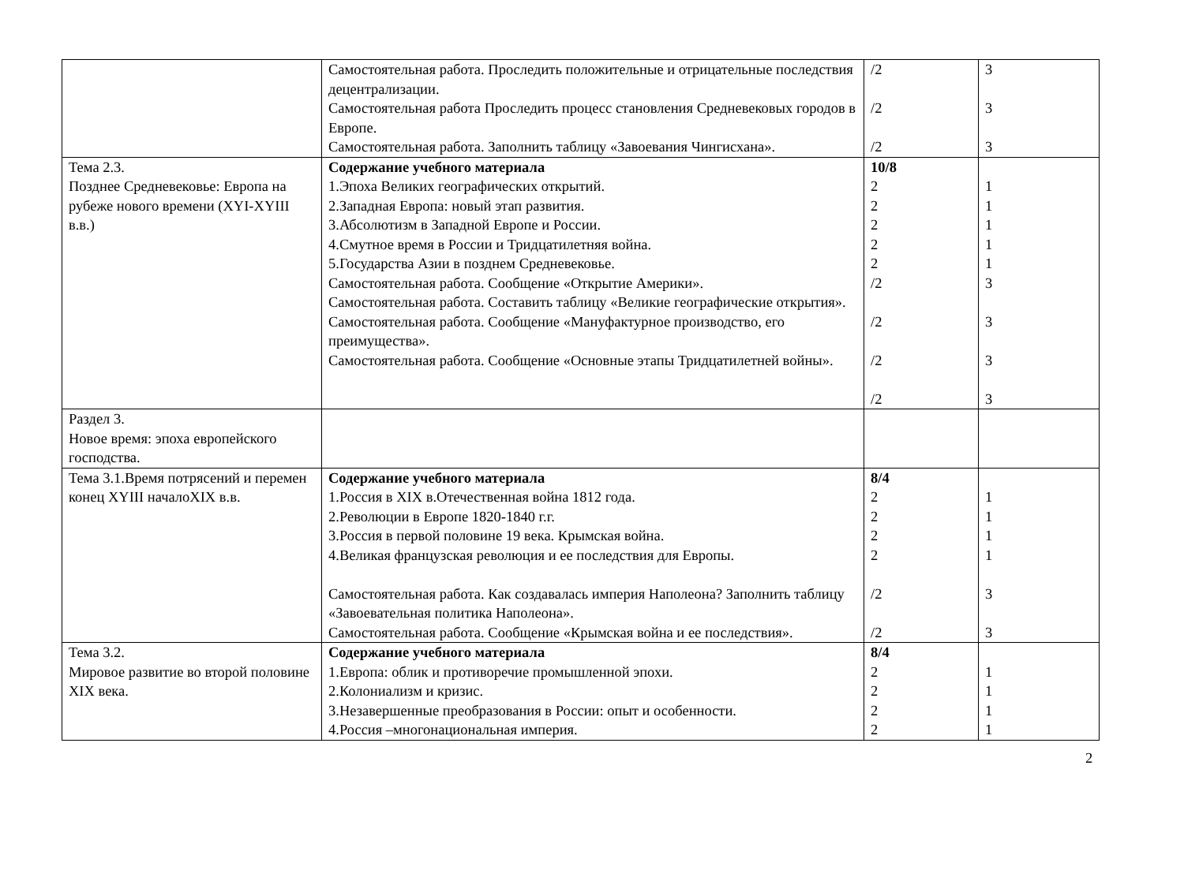| | Самостоятельная работа. Проследить положительные и отрицательные последствия децентрализации. Самостоятельная работа Проследить процесс становления Средневековых городов в Европе. Самостоятельная работа. Заполнить таблицу «Завоевания Чингисхана». | /2 /2 /2 | 3 3 3 |
| Тема 2.3. Позднее Средневековье: Европа на рубеже нового времени (XYI-XYIII в.в.) | Содержание учебного материала 1.Эпоха Великих географических открытий. 2.Западная Европа: новый этап развития. 3.Абсолютизм в Западной Европе и России. 4.Смутное время в России и Тридцатилетняя война. 5.Государства Азии в позднем Средневековье. Самостоятельная работа. Сообщение «Открытие Америки». Самостоятельная работа. Составить таблицу «Великие географические открытия». Самостоятельная работа. Сообщение «Мануфактурное производство, его преимущества». Самостоятельная работа. Сообщение «Основные этапы Тридцатилетней войны». | 10/8 2 2 2 2 2 /2 /2 /2 /2 | 1 1 1 1 1 3 3 3 3 |
| Раздел 3. Новое время: эпоха европейского господства. | | | |
| Тема 3.1.Время потрясений и перемен конец XYIII началоXIX в.в. | Содержание учебного материала 1.Россия в XIX в.Отечественная война 1812 года. 2.Революции в Европе 1820-1840 г.г. 3.Россия в первой половине 19 века. Крымская война. 4.Великая французская революция и ее последствия для Европы. Самостоятельная работа. Как создавалась империя Наполеона? Заполнить таблицу «Завоевательная политика Наполеона». Самостоятельная работа. Сообщение «Крымская война и ее последствия». | 8/4 2 2 2 2 /2 /2 | 1 1 1 1 3 3 |
| Тема 3.2. Мировое развитие во второй половине XIX века. | Содержание учебного материала 1.Европа: облик и противоречие промышленной эпохи. 2.Колониализм и кризис. 3.Незавершенные преобразования в России: опыт и особенности. 4.Россия –многонациональная империя. | 8/4 2 2 2 2 | 1 1 1 1 |
2